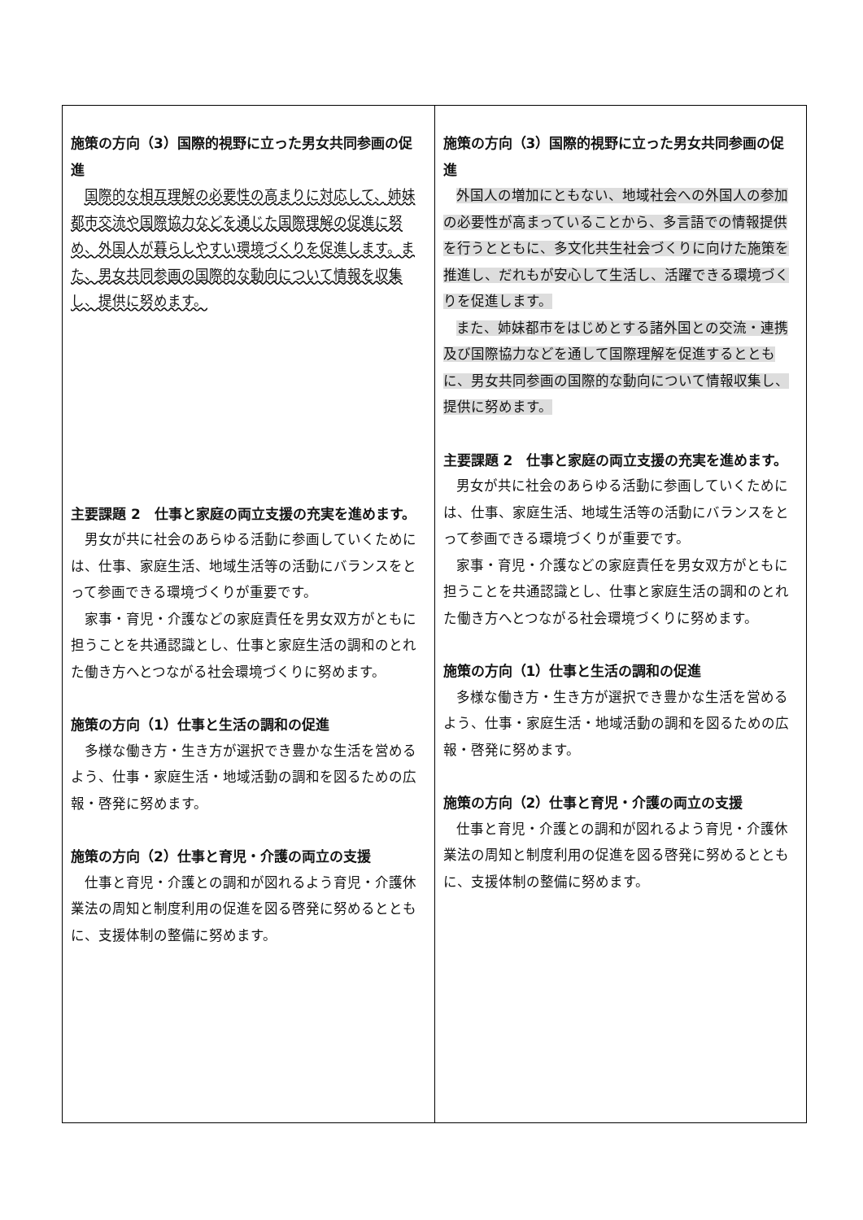| 施策の方向（3）国際的視野に立った男女共同参画の促進 国際的な相互理解の必要性の高まりに対応して、姉妹都市交流や国際協力などを通じた国際理解の促進に努め、外国人が暮らしやすい環境づくりを促進します。また、男女共同参画の国際的な動向について情報を収集し、提供に努めます。 主要課題 2 仕事と家庭の両立支援の充実を進めます。 男女が共に社会のあらゆる活動に参画していくためには、仕事、家庭生活、地域生活等の活動にバランスをとって参画できる環境づくりが重要です。 家事・育児・介護などの家庭責任を男女双方がともに担うことを共通認識とし、仕事と家庭生活の調和のとれた働き方へとつながる社会環境づくりに努めます。 施策の方向（1）仕事と生活の調和の促進 多様な働き方・生き方が選択でき豊かな生活を営めるよう、仕事・家庭生活・地域活動の調和を図るための広報・啓発に努めます。 施策の方向（2）仕事と育児・介護の両立の支援 仕事と育児・介護との調和が図れるよう育児・介護休業法の周知と制度利用の促進を図る啓発に努めるとともに、支援体制の整備に努めます。 | 施策の方向（3）国際的視野に立った男女共同参画の促進 外国人の増加にともない、地域社会への外国人の参加の必要性が高まっていることから、多言語での情報提供を行うとともに、多文化共生社会づくりに向けた施策を推進し、だれもが安心して生活し、活躍できる環境づくりを促進します。 また、姉妹都市をはじめとする諸外国との交流・連携及び国際協力などを通して国際理解を促進するとともに、男女共同参画の国際的な動向について情報収集し、提供に努めます。 主要課題 2 仕事と家庭の両立支援の充実を進めます。 男女が共に社会のあらゆる活動に参画していくためには、仕事、家庭生活、地域生活等の活動にバランスをとって参画できる環境づくりが重要です。 家事・育児・介護などの家庭責任を男女双方がともに担うことを共通認識とし、仕事と家庭生活の調和のとれた働き方へとつながる社会環境づくりに努めます。 施策の方向（1）仕事と生活の調和の促進 多様な働き方・生き方が選択でき豊かな生活を営めるよう、仕事・家庭生活・地域活動の調和を図るための広報・啓発に努めます。 施策の方向（2）仕事と育児・介護の両立の支援 仕事と育児・介護との調和が図れるよう育児・介護休業法の周知と制度利用の促進を図る啓発に努めるとともに、支援体制の整備に努めます。 |